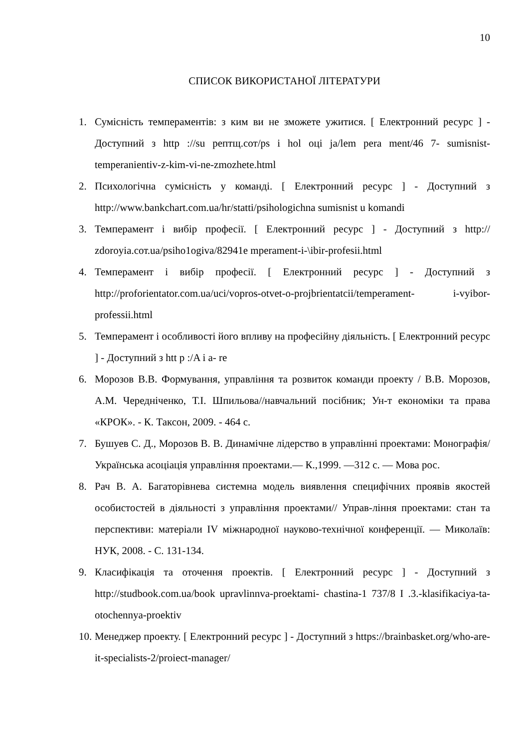10
СПИСОК ВИКОРИСТАНОЇ ЛІТЕРАТУРИ
1. Сумісність темпераментів: з ким ви не зможете ужитися. [ Електронний ресурс ] - Доступний з http ://su рептщ.сот/ps і hol оці ja/lem pera ment/46 7- sumisnist-temperanientiv-z-kim-vi-ne-zmozhete.html
2. Психологічна сумісність у команді. [ Електронний ресурс ] - Доступний з http://www.bankchart.com.ua/hr/statti/psihologichna sumisnist u komandi
3. Темперамент і вибір професії. [ Електронний ресурс ] - Доступний з http:// zdoroyia.cот.ua/psiho1ogiva/82941e mperament-i-\ibir-profesii.html
4. Темперамент і вибір професії. [ Електронний ресурс ] - Доступний з http://proforientator.com.ua/uci/vopros-otvet-o-projbrientatcii/temperament- i-vyibor-professii.html
5. Темперамент і особливості його впливу на професійну діяльність. [ Електронний ресурс ] - Доступний з htt p :/A і a- re
6. Морозов В.В. Формування, управління та розвиток команди проекту / В.В. Морозов, А.М. Чередніченко, Т.І. Шпильова//навчальний посібник; Ун-т економіки та права «КРОК». - К. Таксон, 2009. - 464 с.
7. Бушуев С. Д., Морозов В. В. Динамічне лідерство в управлінні проектами: Монографія/ Українська асоціація управління проектами.— К.,1999. —312 с. — Мова рос.
8. Рач В. А. Багаторівнева системна модель виявлення специфічних проявів якостей особистостей в діяльності з управління проектами// Управ-ління проектами: стан та перспективи: матеріали IV міжнародної науково-технічної конференції. — Миколаїв: НУК, 2008. - С. 131-134.
9. Класифікація та оточення проектів. [ Електронний ресурс ] - Доступний з http://studbook.com.ua/book upravlinnva-proektami- chastina-1 737/8 I .3.-klasifikaciya-ta-otochennya-proektiv
10. Менеджер проекту. [ Електронний ресурс ] - Доступний з https://brainbasket.org/who-are-it-specialists-2/proiect-manager/